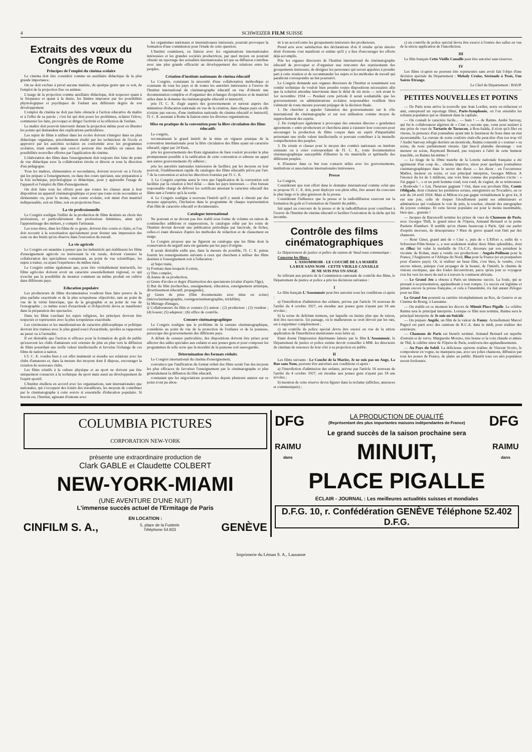4 SCHWEIZER FILM SUISSE
Extraits des vœux du Congrès de Rome
Principes de l'emploi du cinéma scolaire
Le cinéma doit être considéré comme un auxiliaire didactique de la plus grande importance.
On ne doit exclure à priori aucune matière, de quelque genre que ce soit, de l'emploi de la projection fixe ou animée.
L'usage de la projection comme auxiliaire didactique, doit respecter quant à la fréquence et quant à la durée, les limites imposées par les possibilités physiologiques et psychiques de l'enfant aux différents degrés de son développement.
L'emploi du cinéma ne doit pas faire obstacle à l'action éducative du maître et à l'effet de sa parole ; c'est lui qui doit poser les problèmes, éclairer l'élève, commenter les faits, provoquer et diriger l'activité et la réflexion de l'enfant.
Le maître doit pouvoir intervenir durant la projection même pour en illustrer les points qui demandent des explications particulières.
Les sujets de films à utiliser dans les écoles doivent s'intégrer dans un plan didactique organique, précédemment étudié par les techniciens de l'école et approuvé par les autorités scolaires en conformité avec les programmes scolaires, étant entendu que ceux-ci peuvent être modifiés en raison des possibilités nouvelles offertes par l'application du cinéma.
L'élaboration des films dans l'enseignement doit toujours être faite du point de vue didactique avec la collaboration étroite et directe et sous la direction d'un pédagogue.
Tous les maîtres, élémentaires et secondaires, doivent recevoir ou à l'école qui les prépare à l'enseignement, ou dans des cours spéciaux, une préparation à la fois technique, psychologique et didactique, pour y apprendre l'usage de l'appareil et l'emploi du film d'enseignement.
On doit faire tous les efforts pour que toutes les classes aient à leur disposition un appareil cinématographique et pour que toute école secondaire et élémentaire ou, pour le moins, tout centre scolaire, soit muni d'un matériel indispensable, soit en films, soit en projections fixes.
La vie professionnelle
Le Congrès souligne l'utilité de la production de films destinés au choix des professions, et particulièrement des professions féminines, ainsi qu'à l'apprentissage des métiers, y compris l'artisanat.
Les sous-titres, dans les films de ce genre, doivent être courts et clairs, et l'on doit recourir à la sonorisation spécialement pour donner une impression des sons ou des bruits qu'on observe dans l'exécution du travail.
La vie agricole
Le Congrès est unanime à penser que les industriels qui établissent les films d'enseignement agricole ou intéressant la vie rurale, doivent s'assurer la collaboration des spécialistes connaissant, au point de vue scientifique, les sujets à traiter, ou ayant l'expérience du milieu rural.
Le Congrès estime également que, pour être véritablement instructifs, les films agricoles doivent avoir un caractère essentiellement régional, ce qui n'exclut pas la possibilité de montrer comment un même produit est cultivé dans différents pays.
Education populaire
Les producteurs de films documentaires voudront bien faire preuve de la plus parfaite exactitude et de la plus scrupuleuse objectivité, tant au point de vue de la vérité historique, que de la géographie et au point de vue de l'etnographie ; ce même souci d'exactitude et d'objectivité devra se manifester dans la préparation des spectacles.
Dans les films touchant les sujets religieux, les principes devront être respectés et représentés avec la plus scrupuleuse exactitude.
Les cérémonies et les manifestations de caractère philosophique et politique devront être traitées avec le plus grand souci d'exactitude, qu'elles se rapportent au passé ou à l'actualité.
Il est désirable que l'action si efficace pour la formation du goût du public qu'exercent les clubs d'amateurs soit orientée de plus en plus vers la diffusion de films possédant une réelle valeur intellectuelle et favorise l'échange de ces films de nation à nation.
L'I. C. E. voudra bien à cet effet maintenir et étendre ses relations avec les clubs d'amateurs et, dans la mesure des moyens dont il dispose, encourager la création de nouveaux clubs.
Les films relatifs à la culture physique et au sport ne doivent pas être uniquement consacrés à la technique du sport mais aussi au développement de l'esprit sportif.
L'Institut étudiera en accord avec les organisations, tant internationales que nationales, qui s'occupent des loisirs des travailleurs, les moyens de contribuer par le cinématographe à cette œuvre si essentielle d'éducation populaire. Si besoin est, l'Institut, agissant d'entente avec
les organismes nationaux et internationaux intéressés, pourrait provoquer la formation d'une commission pour l'étude de cette question.
L'Institut examinera, en liaison avec les organisations internationales intéressées et les grandes sociétés productrices, par quel moyen on pourrait obtenir un reportage des actualités internationales tel que sa diffusion contribue avec une plus grande efficacité au développement des relations entre les peuples.
Création d'instituts nationaux de cinéma éducatif
Le Congrès, constatant la nécessité d'une collaboration méthodique et constante de tous les pays et de toutes les autorités intéressées à l'œuvre de l'Institut international du cinématographe éducatif en vue d'obtenir une documentation complète et d'organiser des échanges d'expérience et de matériel utiles dans le domaine du cinématographe éducatif et instructif,
prie l'I. C. E. d'agir auprès des gouvernements et surtout auprès des ministères d'éducation nationale en vue de la création, dans chaque pays où elle n'existe pas encore, d'une institution nationale du cinéma éducatif et instructif, l'I. C. E. assurant à Rome la liaison entre les diverses organisations.
Mise en pratique de la convention pour la libre circulation des films éducatifs
Le congrès,
reconnaissant le grand intérêt de la mise en vigueur pratique de la convention internationale pour la libre circulation des films ayant un caractère éducatif, signé par 24 Etats,
prie les gouvernements des Etats signataires de bien vouloir procéder le plus promptement possible à la ratification de cette convention et adresse un appel aux autres gouvernements d'y adhérer ;
prie les autorités nationales intéressées de faciliter, par les moyens en leur pouvoir, l'établissement rapide du catalogue des films éducatifs prévu par l'art. 7 de la convention et selon les directives fournies par l'I. C. E.
3. Le Congrès exprime aussi le vœu que l'application de la convention soit facilitée par la création à bref délai — dans les pays intéressés — d'un bureau responsable chargé de délivrer les certificats attestant le caractère éducatif des films tant à l'entrée qu'à la sortie.
4. Le Congrès souligne à nouveau l'intérêt qu'il y aurait à obtenir par des moyens appropriés, l'inclusion dans le programme de chaque représentation d'un film de caractère éducatif et documentaire.
Catalogue international
Ne pouvant et ne devant pas être établi sous forme de volume en raison de continuelles additions et suppressions, le catalogue édité par les soins de l'Institut devrait devenir une publication périodique par fascicule, de fiches, celles-ci étant dressées d'après les méthodes de rédaction et de classement en usage.
Le Congrès propose que ne figurent au catalogue que les films dont la conservation du négatif aura été garantie par les pays d'origine.
Il serait désirable enfin que, dans la mesure du possible, l'I. C. E. puisse fournir les renseignements suivants à ceux qui cherchent à utiliser des films destinés à l'enseignement soit à l'éducation :
a) Sujet traité,
b) Formats dans lesquels il existe,
c) Titre complet,
d) Année de sa production,
e) Genre d'écoles et degré d'instruction des spectateurs (évalué d'après l'âge),
f) But du film (recherches, enseignement, éducation, enseignement artistique, divertissement éducatif, propagande),
g) Genre de prise (film documentaire avec mise en scène) (microcinématographie, roentgencinématographie, trickfilm),
h) Métrage d'images,
i) Collaborateurs du film et censure (1) auteur ; (2) producteur ; (3) vendeur ; (4) loueur; (5) adapteur ; (6) office de contrôle.
Censure cinématographique
Le Congrès souligne que le problème de la censure cinématographique, considérée au point de vue de la protection de l'enfance et de la jeunesse, préoccupe des gouvernements des différents pays.
A défaut de censure particulière, des dispositions doivent être prises pour affecter des salles spéciales aux enfants et aux jeunes gens et pour composer les programmes de telle sorte que la moralité de la jeunesse soit sauvegardée.
Détermination des formats réduits
Le Congrès international du cinéma d'enseignement,
convaincu que l'unification du format réduit des films serait l'un des moyens les plus efficaces de favoriser l'enseignement par le cinématographe et plus généralement la diffusion du film éducatif,
constatant que les négociations poursuivies depuis plusieurs années sur ce point n'ont pu abou-
tir à un accord entre les groupements intéressés des producteurs.
Prend acte avec satisfaction des déclarations d'où il résulte qu'un sincère désir d'entente s'est manifesté et estime qu'il y a lieu d'encourager les efforts déjà accomplis.
Prie les organes directeurs de l'Institut international du cinématographe éducatif de provoquer et d'organiser une rencontre des représentants des groupements intéressés, de désigner les personnes qui seront appelées à prendre part à cette réunion et de recommander les sujets et les méthodes de travail qui paraîtront correspondre au but poursuivi.
Le Congrès demande aux organes directeurs de l'Institut et notamment son comité technique de vouloir bien prendre toutes dispositions nécessaires afin que la solution attendue intervienne dans le délai de six mois — soit avant le 1er novembre 1934 — Pendant cette période il serait souhaitable que les gouvernements ou administrations scolaires responsables veuillent bien s'abstenir de toute mesure pouvant préjuger de la décision finale.
1. De chercher à appeler l'attention des gouvernements sur le rôle international du cinématographe et sur son utilisation comme moyen de rapprochement des esprits.
2. De s'employer également à provoquer des ententes directes « gentlemen agreements » entre producteurs et cherchera ainsi à s'assurer leur concours pour encourager la production de films conçus dans un esprit d'impartialité présentant une réelle valeur intellectuelle et pouvant contribuer à la mutuelle compréhension des peuples.
3. De réunir et classer pour le moyen des comités nationaux ou instituts existants ou à créer correspondant de l'I. C. E., toute documentation cinématographique susceptible d'illustrer la vie matérielle et spirituelle des différents peuples.
4. D'assurer dans ce but tous contacts utiles avec les gouvernements, institutions et associations internationales intéressées.
Presse
Le Congrès,
Considérant que tout effort dans le domaine international comme celui que se propose l'I. C. E. doit, pour déployer son plein effet, être assuré du concours le plus large et le plus généreux de la presse.
Considérant l'influence que la presse et la radiodiffusion exercent sur la formation du goût et l'orientation de l'intérêt du public,
fait appel au concours de la presse et de la radiodiffusion pour contribuer à l'œuvre de l'Institut du cinéma éducatif et faciliter l'exécution de la tâche qui lui incombe.
Contrôle des films cinématographiques
Le Département de justice et police du canton de Vaud nous communique :
Concerne les films :
L'ASSOMMOIR - LE COUCHÉ DE LA MARIÉE
LA RUE SANS NOM - CETTE VIEILLE CANAILLE
JE NE SUIS PAS UN ANGE
Se référant aux préavis de la Commission cantonale de contrôle des films, le Département de justice et police a pris les décisions suivantes :
I
Le film français L'Assommoir peut être autorisé sous les conditions ci-après :
a) l'interdiction d'admission des enfants, prévue par l'article 16 nouveau de l'arrêté du 4 octobre 1927, est étendue aux jeunes gens n'ayant pas 18 ans révolus ;
b) la scène de delirium tremens, sur laquelle on insiste plus que de raison, doit être raccourcie. Un passage, où le malheureux se croit dévoré par les rats, est à supprimer complètement ;
c) un contrôle de police spécial devra être exercé en vue de la stricte application de l'interdiction mentionnée sous lettre a).
Etant donné l'impression déprimante laissée par le film L'Assommoir, le Département de justice et police estime devoir conseiller à MM. les directeurs de cinémas de renoncer de leur côté à sa projection en public.
II
Les films suivants : Le Couché de la Mariée, Je ne suis pas un Ange, La Rue sans Nom, peuvent être autorisés aux conditions ci-après :
a) l'interdiction d'admission des enfants, prévue par l'article 16 nouveau de l'arrêté du 4 octobre 1927, est étendue aux jeunes gens n'ayant pas 18 ans révolus ;
b) mention de cette réserve devra figurer dans la réclame (affiches, annonces et communiqués) ;
c) un contrôle de police spécial devra être exercé à l'entrée des salles en vue de la stricte application de l'interdiction.
III
Le film français Cette Vieille Canaille peut être autorisé sans réserves.
IV
Les films ci-après ne peuvent être représentés sans avoir fait l'objet d'une décision spéciale du Département : Melody Cruise, Sérénade à Trois, Une Soirée Etrange.
Le Chef du Département : BAUP.
PETITES NOUVELLES ET POTINS
— De Paris nous arrive la nouvelle que Jean Lordier, notre ex-rédacteur et ami, entreprend un reportage filmé, Paris-Symphonie, où l'on entendra les refrains populaires qui se chantent dans la capitale.
— On connaît le caractère facile... — hum ! — de Raimu. André Sarrouy, qui fut le collaborateur algérien de « Ciné », raconte que, venu pour assister à une prise de vues de Tartarin de Tarascon, à Bou-Saâda, il n'eut qu'à filer en vitesse, la présence d'un journaliste ayant mis le fauxtueur de lions dans un état épouvantable. La cravate de notre confrère était-elle peut-être d'un ton trop vif ? André Sarrouy réfugié derrière un monticule, Raimu consentit à « tourner » sa scène, du reste parfaitement réussie. Qui faut-il plaindre davantage : son metteur en scène, Raymond Bernard, pas toujours à l'abri de cette humeur irascible, ou Raimu lui-même ?
— Le tirage de la 10me tranche de la Loterie nationale française a été agrémenté d'un coup de... cinéma imprévu, sinon pour quelques journalistes cinématographiques dans le secret des dieux — les dieux : en l'occurrence Mathot, metteur en scène, et son principal interprète, Georges Milton. A l'énoncé du lot de 5 millions, une voix bien connue des populaires s'écrie : « J'ai gagné !... » et un petit homme rond, tout rond, de s'agiter, de se trémousser. « Bouboule ! » Lui, l'heureux gagnant ? Oui, dans son prochain film, Comte Obligado, dont c'étaient les premières scènes, enregistrées au Trocadéro, en ce soir du 24 avril 1934. Mais si Milton n'a pas gagné véritablement le gros lot, il eut une joie, celle de risquer l'étouffement parmi ses admirateurs et admiratrices qui voulaient le voir de près, le toucher, obtenir des autographes du joyeux comique. Et cette faveur populaire est pour le moins inestimable, bien que... gratuite !
— Jacques de Baroncelli termine les prises de vues de Chansons de Paris, avec Georges Thill, le grand ténor de l'Opéra, Armand Bernard et la petite Paulette Elambert. Il semble qu'on chante beaucoup à Paris. Qui ose parler d'esprits moroses, de désespérance ? Rien de grave quand tout finit par des chansons.
— René Ginet, grand ami de « Ciné », puis de « L'Effort », enfin du « Schweizer-Film-Suisse », a non seulement réalisé deux films splendides, dont un (Ilha) lui valut la médaille de l'A.C.F., décernée par son président le vicomte de Rohan, mais a vendu ces productions : Angola-Pullman pour la France, l'Angleterre et l'Afrique du Nord, Ilha pour la France (et en pourparlers pour d'autres pays). Or, si réaliser un beau film, c'est bien, le vendre, c'est encore mieux, puisque c'est propager de la beauté, de l'intérêt, le charme de visions exotiques, que des foules découvriront, parce qu'un jour ce voyageur s'en fut vers les mers du sud et à travers le continent africain.
— Le Grand Jeu a obtenu à Paris un immense succès. La foule, qui se pressait à sa présentation, applaudissait à tout rompre. Ce succès est légitime et jamais encore la presse française, et cela à l'unanimité, n'a fait autant d'éloges pour un film.
Le Grand Jeu poursuit sa carrière triomphalement au Rex, de Genève et au Cinéma du Bourg, à Lausanne.
— On établit en ce moment les décors de Minuit Place Pigalle. Le célèbre Raimu sera le principal interprète. Lorsque ce film sera terminé, Raimu sera le principal interprète de Je suis un Suicidé.
— On prépare Angèle, un film de la valeur de Fanny. Actuellement Marcel Pagnol est parti avec des camions de R.C.A. dans le midi, pour réaliser des extérieurs.
— Chansons de Paris est bientôt terminé. Armand Bernard est superbe d'entrain et de verve. Marguerite Moreno, très bonne et la voix chaude et aimée de Thil, le célèbre ténor de l'Opéra de Paris, soulèvera des applaudissements.
— Au Pays du Soleil. La délicieuse opérette réaliste de Vincent Scotto, le compositeur en vogue, ne manquera pas, avec ses jolies chansons, diffusées par tous les postes de France, de plaire au public. Bientôt tous ces airs populaires seront fredonnés.
COLUMBIA PICTURES
CORPORATION NEW-YORK
présente une extraordinaire production de
Clark GABLE et Claudette COLBERT
NEW-YORK-MIAMI
(UNE AVENTURE D'UNE NUIT)
L'immense succès actuel de l'Ermitage de Paris
EN LOCATION :
CINFILM S. A., 5, place de la Fusterie
Téléphone 54.933 GENÈVE
DFG LA PRODUCTION DE QUALITÉ
(Représentant des plus importantes maisons indépendantes de France) DFG
Le grand succès de la saison prochaine sera
RAIMU
dans MINUIT, RAIMU
dans
PLACE PIGALLE
ÉCLAIR - JOURNAL : Les meilleures actualités suisses et mondiales
D.F.G. 10, r. Confédération GENÈVE Téléphone 52.402 D.F.G.
Imprimerie du Léman S. A., Lausanne